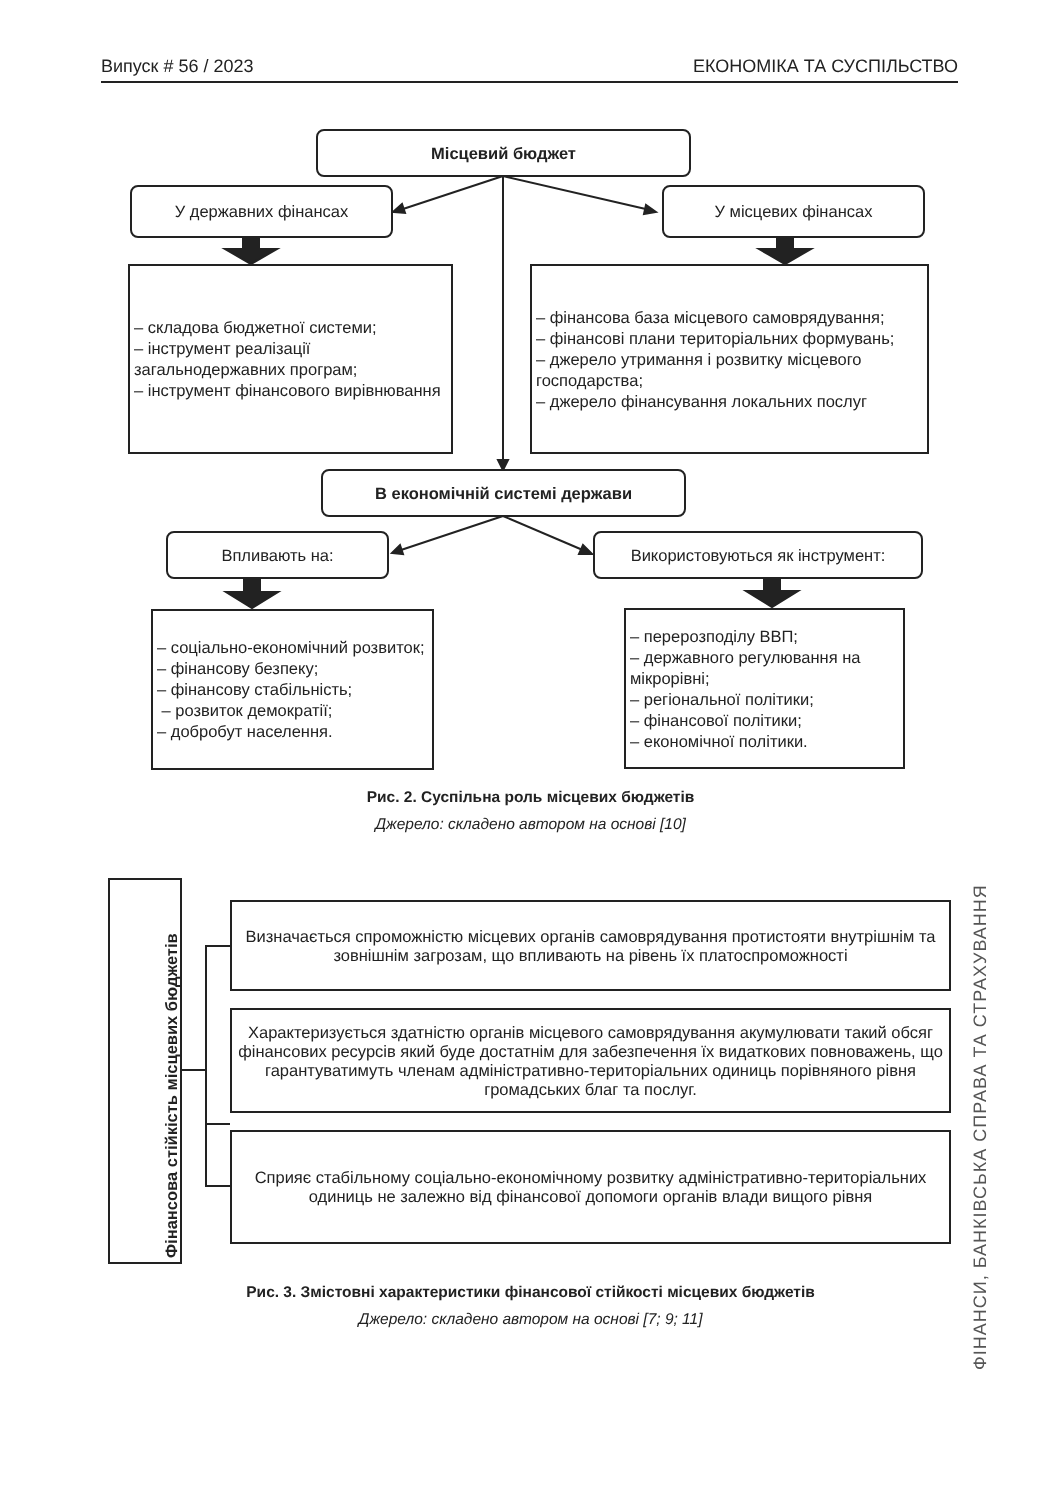Випуск # 56 / 2023 ЕКОНОМІКА ТА СУСПІЛЬСТВО
Місцевий бюджет
У державних фінансах У місцевих фінансах
– складова бюджетної системи;
– інструмент реалізації загальнодержавних програм;
– інструмент фінансового вирівнювання
– фінансова база місцевого самоврядування;
– фінансові плани територіальних формувань;
– джерело утримання і розвитку місцевого господарства;
– джерело фінансування локальних послуг
В економічній системі держави
Впливають на: Використовуються як інструмент:
– соціально-економічний розвиток;
– фінансову безпеку;
– фінансову стабільність;
– розвиток демократії;
– добробут населення.
– перерозподілу ВВП;
– державного регулювання на мікрорівні;
– регіональної політики;
– фінансової політики;
– економічної політики.
Рис. 2. Суспільна роль місцевих бюджетів
Джерело: складено автором на основі [10]
Фінансова стійкість місцевих бюджетів
Визначається спроможністю місцевих органів самоврядування протистояти внутрішнім та зовнішнім загрозам, що впливають на рівень їх платоспроможності
Характеризується здатністю органів місцевого самоврядування акумулювати такий обсяг фінансових ресурсів який буде достатнім для забезпечення їх видаткових повноважень, що гарантуватимуть членам адміністративно-територіальних одиниць порівняного рівня громадських благ та послуг.
Сприяє стабільному соціально-економічному розвитку адміністративно-територіальних одиниць не залежно від фінансової допомоги органів влади вищого рівня
Рис. 3. Змістовні характеристики фінансової стійкості місцевих бюджетів
Джерело: складено автором на основі [7; 9; 11]
ФІНАНСИ, БАНКІВСЬКА СПРАВА ТА СТРАХУВАННЯ